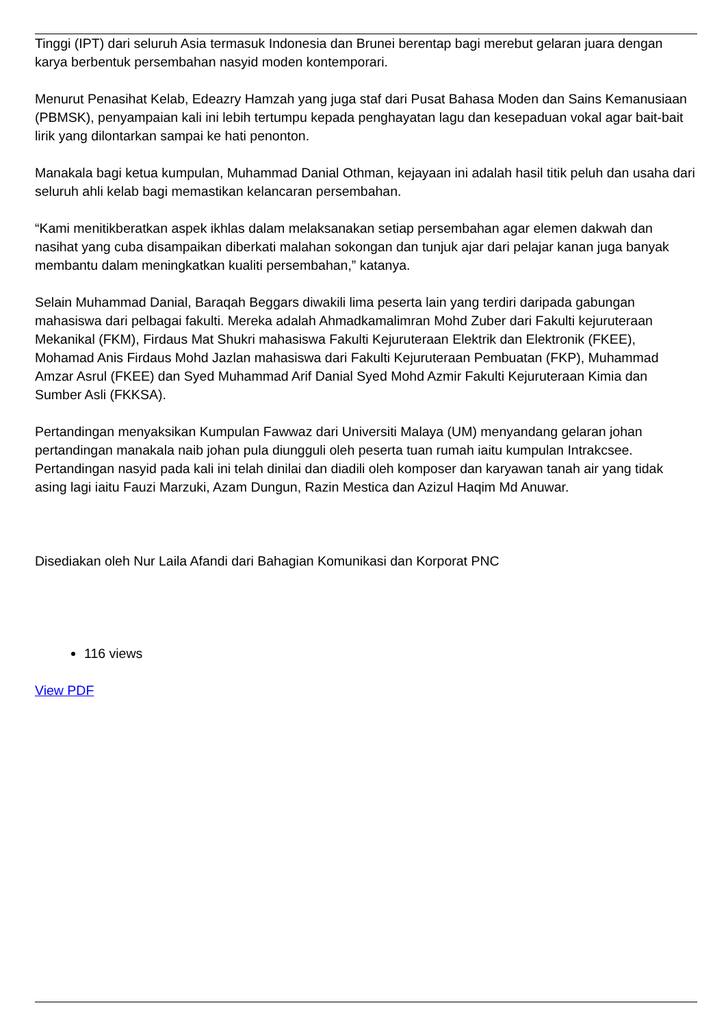Tinggi (IPT) dari seluruh Asia termasuk Indonesia dan Brunei berentap bagi merebut gelaran juara dengan karya berbentuk persembahan nasyid moden kontemporari.
Menurut Penasihat Kelab, Edeazry Hamzah yang juga staf dari Pusat Bahasa Moden dan Sains Kemanusiaan (PBMSK), penyampaian kali ini lebih tertumpu kepada penghayatan lagu dan kesepaduan vokal agar bait-bait lirik yang dilontarkan sampai ke hati penonton.
Manakala bagi ketua kumpulan, Muhammad Danial Othman, kejayaan ini adalah hasil titik peluh dan usaha dari seluruh ahli kelab bagi memastikan kelancaran persembahan.
“Kami menitikberatkan aspek ikhlas dalam melaksanakan setiap persembahan agar elemen dakwah dan nasihat yang cuba disampaikan diberkati malahan sokongan dan tunjuk ajar dari pelajar kanan juga banyak membantu dalam meningkatkan kualiti persembahan,” katanya.
Selain Muhammad Danial, Baraqah Beggars diwakili lima peserta lain yang terdiri daripada gabungan mahasiswa dari pelbagai fakulti. Mereka adalah Ahmadkamalimran Mohd Zuber dari Fakulti kejuruteraan Mekanikal (FKM), Firdaus Mat Shukri mahasiswa Fakulti Kejuruteraan Elektrik dan Elektronik (FKEE), Mohamad Anis Firdaus Mohd Jazlan mahasiswa dari Fakulti Kejuruteraan Pembuatan (FKP), Muhammad Amzar Asrul (FKEE) dan Syed Muhammad Arif Danial Syed Mohd Azmir Fakulti Kejuruteraan Kimia dan Sumber Asli (FKKSA).
Pertandingan menyaksikan Kumpulan Fawwaz dari Universiti Malaya (UM) menyandang gelaran johan pertandingan manakala naib johan pula diungguli oleh peserta tuan rumah iaitu kumpulan Intrakcsee. Pertandingan nasyid pada kali ini telah dinilai dan diadili oleh komposer dan karyawan tanah air yang tidak asing lagi iaitu Fauzi Marzuki, Azam Dungun, Razin Mestica dan Azizul Haqim Md Anuwar.
Disediakan oleh Nur Laila Afandi dari Bahagian Komunikasi dan Korporat PNC
116 views
View PDF